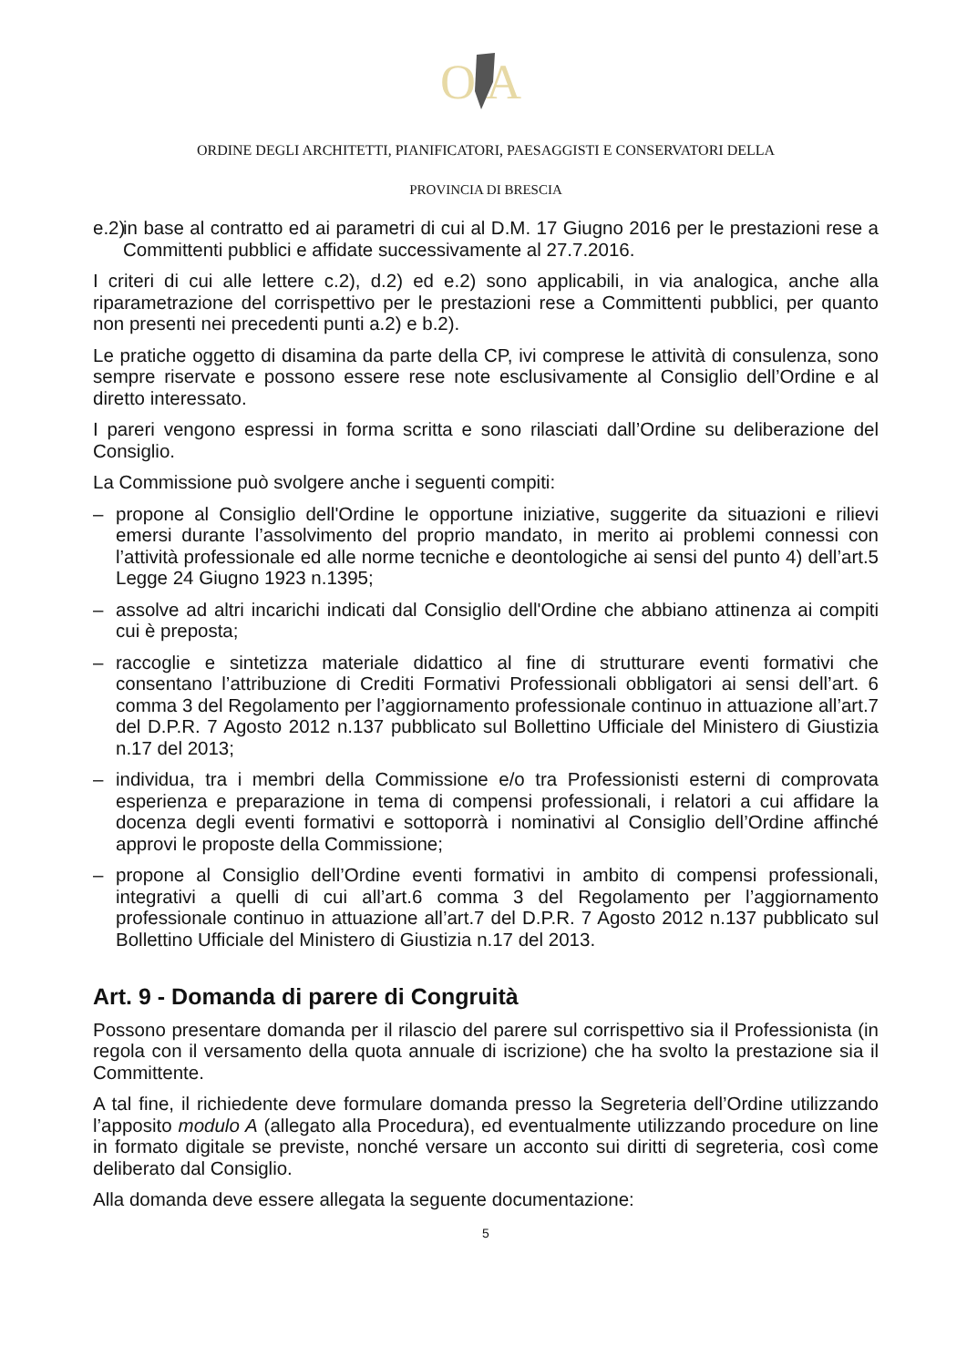O
A
ORDINE DEGLI ARCHITETTI, PIANIFICATORI, PAESAGGISTI E CONSERVATORI DELLA
PROVINCIA DI BRESCIA
e.2) in base al contratto ed ai parametri di cui al D.M. 17 Giugno 2016 per le prestazioni rese a Committenti pubblici e affidate successivamente al 27.7.2016.
I criteri di cui alle lettere c.2), d.2) ed e.2) sono applicabili, in via analogica, anche alla riparametrazione del corrispettivo per le prestazioni rese a Committenti pubblici, per quanto non presenti nei precedenti punti a.2) e b.2).
Le pratiche oggetto di disamina da parte della CP, ivi comprese le attività di consulenza, sono sempre riservate e possono essere rese note esclusivamente al Consiglio dell’Ordine e al diretto interessato.
I pareri vengono espressi in forma scritta e sono rilasciati dall’Ordine su deliberazione del Consiglio.
La Commissione può svolgere anche i seguenti compiti:
– propone al Consiglio dell'Ordine le opportune iniziative, suggerite da situazioni e rilievi emersi durante l’assolvimento del proprio mandato, in merito ai problemi connessi con l’attività professionale ed alle norme tecniche e deontologiche ai sensi del punto 4) dell’art.5 Legge 24 Giugno 1923 n.1395;
– assolve ad altri incarichi indicati dal Consiglio dell'Ordine che abbiano attinenza ai compiti cui è preposta;
– raccoglie e sintetizza materiale didattico al fine di strutturare eventi formativi che consentano l’attribuzione di Crediti Formativi Professionali obbligatori ai sensi dell’art. 6 comma 3 del Regolamento per l’aggiornamento professionale continuo in attuazione all’art.7 del D.P.R. 7 Agosto 2012 n.137 pubblicato sul Bollettino Ufficiale del Ministero di Giustizia n.17 del 2013;
– individua, tra i membri della Commissione e/o tra Professionisti esterni di comprovata esperienza e preparazione in tema di compensi professionali, i relatori a cui affidare la docenza degli eventi formativi e sottoporrà i nominativi al Consiglio dell’Ordine affinché approvi le proposte della Commissione;
– propone al Consiglio dell’Ordine eventi formativi in ambito di compensi professionali, integrativi a quelli di cui all’art.6 comma 3 del Regolamento per l’aggiornamento professionale continuo in attuazione all’art.7 del D.P.R. 7 Agosto 2012 n.137 pubblicato sul Bollettino Ufficiale del Ministero di Giustizia n.17 del 2013.
Art. 9 - Domanda di parere di Congruità
Possono presentare domanda per il rilascio del parere sul corrispettivo sia il Professionista (in regola con il versamento della quota annuale di iscrizione) che ha svolto la prestazione sia il Committente.
A tal fine, il richiedente deve formulare domanda presso la Segreteria dell’Ordine utilizzando l’apposito modulo A (allegato alla Procedura), ed eventualmente utilizzando procedure on line in formato digitale se previste, nonché versare un acconto sui diritti di segreteria, così come deliberato dal Consiglio.
Alla domanda deve essere allegata la seguente documentazione:
5